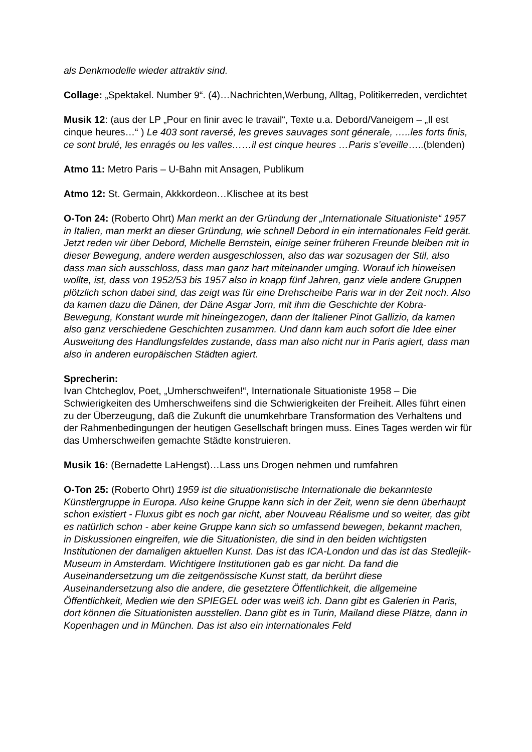als Denkmodelle wieder attraktiv sind.
Collage: „Spektakel. Number 9“. (4)…Nachrichten,Werbung, Alltag, Politikerreden, verdichtet
Musik 12: (aus der LP „Pour en finir avec le travail“, Texte u.a. Debord/Vaneigem – „Il est cinque heures…“ ) Le 403 sont raversé, les greves sauvages sont génerale, …..les forts finis, ce sont brulé, les enragés ou les valles……il est cinque heures …Paris s’eveille…..(blenden)
Atmo 11: Metro Paris – U-Bahn mit Ansagen, Publikum
Atmo 12: St. Germain, Akkkordeon…Klischee at its best
O-Ton 24: (Roberto Ohrt) Man merkt an der Gründung der „Internationale Situationiste“ 1957 in Italien, man merkt an dieser Gründung, wie schnell Debord in ein internationales Feld gerät. Jetzt reden wir über Debord, Michelle Bernstein, einige seiner früheren Freunde bleiben mit in dieser Bewegung, andere werden ausgeschlossen, also das war sozusagen der Stil, also dass man sich ausschloss, dass man ganz hart miteinander umging. Worauf ich hinweisen wollte, ist, dass von 1952/53 bis 1957 also in knapp fünf Jahren, ganz viele andere Gruppen plötzlich schon dabei sind, das zeigt was für eine Drehscheibe Paris war in der Zeit noch. Also da kamen dazu die Dänen, der Däne Asgar Jorn, mit ihm die Geschichte der Kobra-Bewegung, Konstant wurde mit hineingezogen, dann der Italiener Pinot Gallizio, da kamen also ganz verschiedene Geschichten zusammen. Und dann kam auch sofort die Idee einer Ausweitung des Handlungsfeldes zustande, dass man also nicht nur in Paris agiert, dass man also in anderen europäischen Städten agiert.
Sprecherin:
Ivan Chtcheglov, Poet, „Umherschweifen!“, Internationale Situationiste 1958 – Die Schwierigkeiten des Umherschweifens sind die Schwierigkeiten der Freiheit. Alles führt einen zu der Überzeugung, daß die Zukunft die unumkehrbare Transformation des Verhaltens und der Rahmenbedingungen der heutigen Gesellschaft bringen muss. Eines Tages werden wir für das Umherschweifen gemachte Städte konstruieren.
Musik 16: (Bernadette LaHengst)…Lass uns Drogen nehmen und rumfahren
O-Ton 25: (Roberto Ohrt) 1959 ist die situationistische Internationale die bekannteste Künstlergruppe in Europa. Also keine Gruppe kann sich in der Zeit, wenn sie denn überhaupt schon existiert - Fluxus gibt es noch gar nicht, aber Nouveau Réalisme und so weiter, das gibt es natürlich schon - aber keine Gruppe kann sich so umfassend bewegen, bekannt machen, in Diskussionen eingreifen, wie die Situationisten, die sind in den beiden wichtigsten Institutionen der damaligen aktuellen Kunst. Das ist das ICA-London und das ist das Stedlejik-Museum in Amsterdam. Wichtigere Institutionen gab es gar nicht. Da fand die Auseinandersetzung um die zeitgenössische Kunst statt, da berührt diese Auseinandersetzung also die andere, die gesetztere Öffentlichkeit, die allgemeine Öffentlichkeit, Medien wie den SPIEGEL oder was weiß ich. Dann gibt es Galerien in Paris, dort können die Situationisten ausstellen. Dann gibt es in Turin, Mailand diese Plätze, dann in Kopenhagen und in München. Das ist also ein internationales Feld